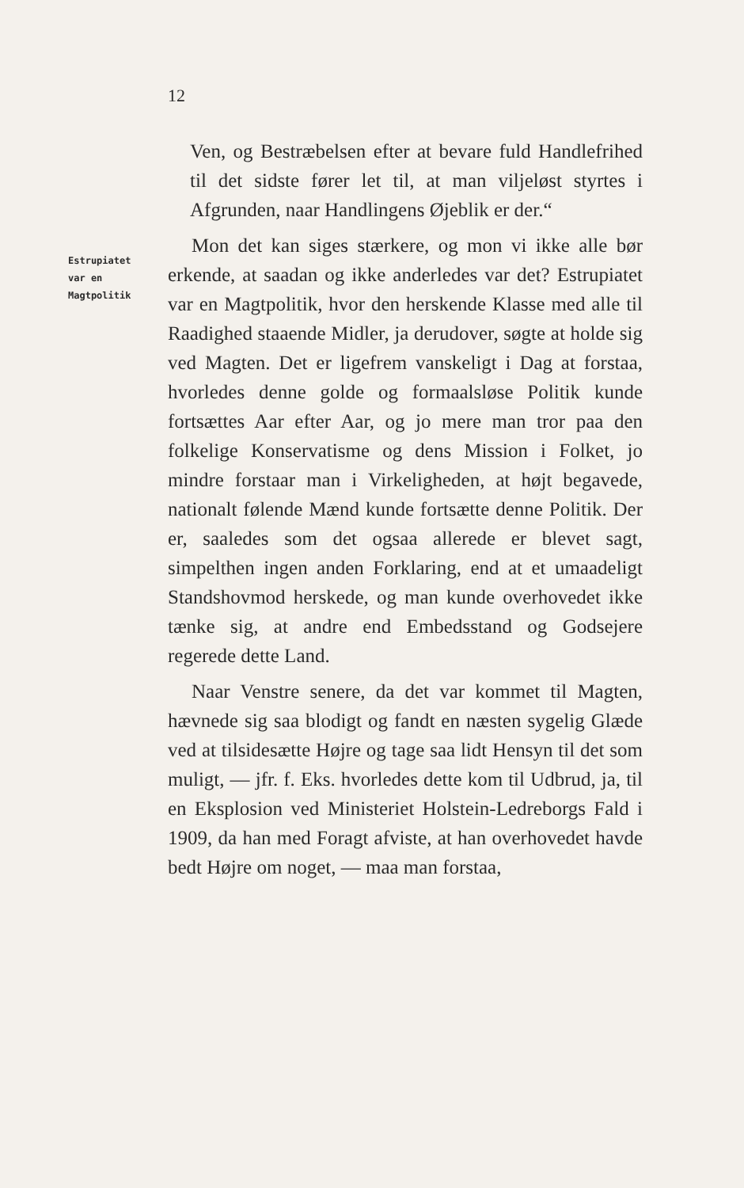12
Estrupiatet
var en
Magtpolitik
Ven, og Bestræbelsen efter at bevare fuld Handlefrihed til det sidste fører let til, at man viljeløst styrtes i Afgrunden, naar Handlingens Øjeblik er der.“
Mon det kan siges stærkere, og mon vi ikke alle bør erkende, at saadan og ikke anderledes var det? Estrupiatet var en Magtpolitik, hvor den herskende Klasse med alle til Raadighed staaende Midler, ja derudover, søgte at holde sig ved Magten. Det er ligefrem vanskeligt i Dag at forstaa, hvorledes denne golde og formaalsløse Politik kunde fortsættes Aar efter Aar, og jo mere man tror paa den folkelige Konservatisme og dens Mission i Folket, jo mindre forstaar man i Virkeligheden, at højt begavede, nationalt følende Mænd kunde fortsætte denne Politik. Der er, saaledes som det ogsaa allerede er blevet sagt, simpelthen ingen anden Forklaring, end at et umaadeligt Standshovmod herskede, og man kunde overhovedet ikke tænke sig, at andre end Embedsstand og Godsejere regerede dette Land.
Naar Venstre senere, da det var kommet til Magten, hævnede sig saa blodigt og fandt en næsten sygelig Glæde ved at tilsidesætte Højre og tage saa lidt Hensyn til det som muligt, — jfr. f. Eks. hvorledes dette kom til Udbrud, ja, til en Eksplosion ved Ministeriet Holstein-Ledreborgs Fald i 1909, da han med Foragt afviste, at han overhovedet havde bedt Højre om noget, — maa man forstaa,